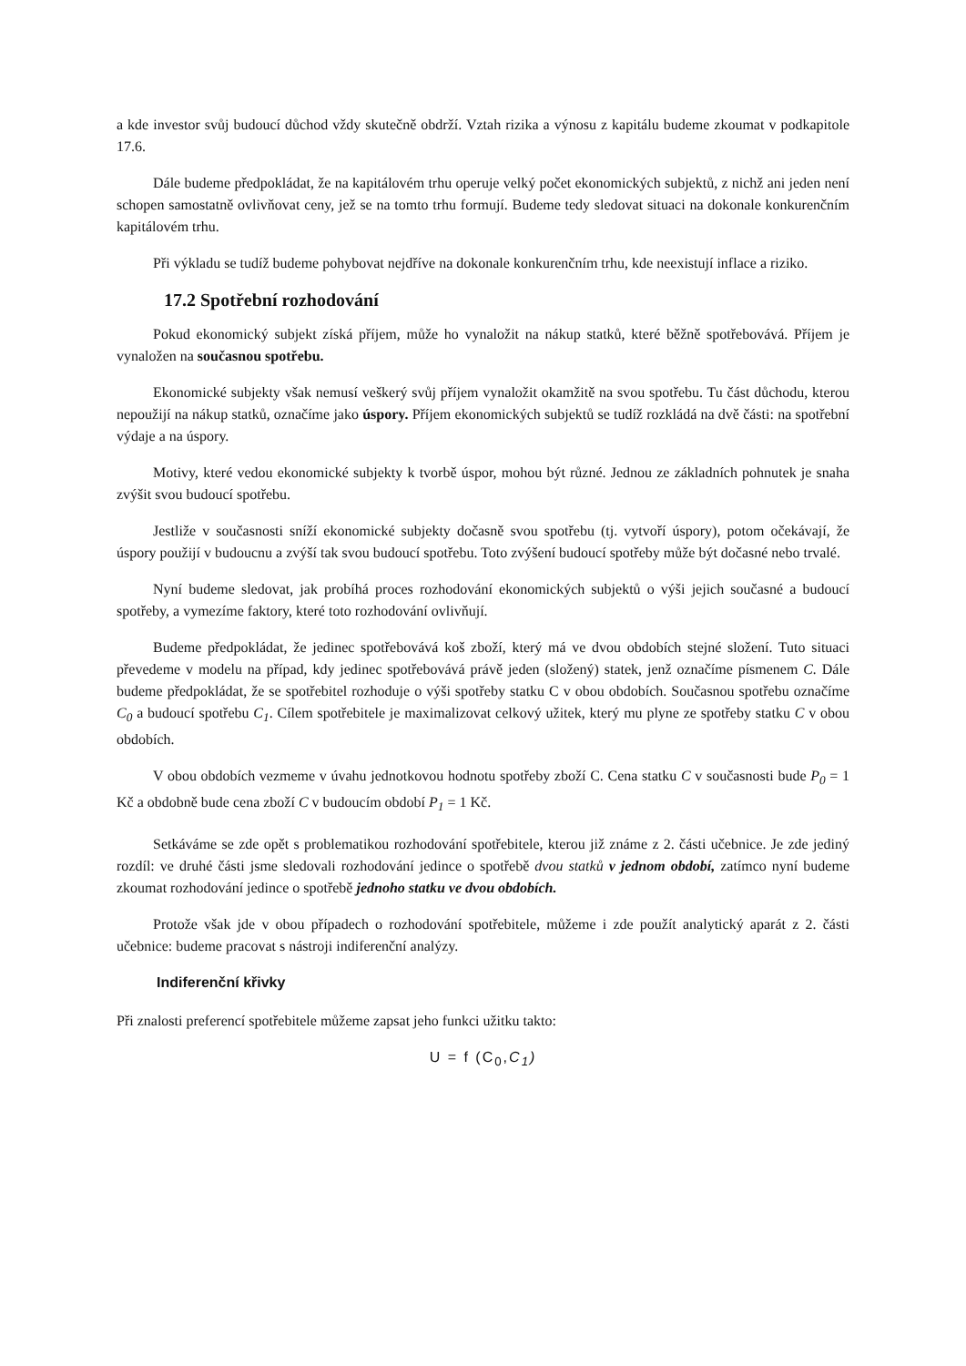a kde investor svůj budoucí důchod vždy skutečně obdrží. Vztah rizika a výnosu z kapitálu budeme zkoumat v podkapitole 17.6.
Dále budeme předpokládat, že na kapitálovém trhu operuje velký počet ekonomických subjektů, z nichž ani jeden není schopen samostatně ovlivňovat ceny, jež se na tomto trhu formují. Budeme tedy sledovat situaci na dokonale konkurenčním kapitálovém trhu.
Při výkladu se tudíž budeme pohybovat nejdříve na dokonale konkurenčním trhu, kde neexistují inflace a riziko.
17.2 Spotřební rozhodování
Pokud ekonomický subjekt získá příjem, může ho vynaložit na nákup statků, které běžně spotřebovává. Příjem je vynaložen na současnou spotřebu.
Ekonomické subjekty však nemusí veškerý svůj příjem vynaložit okamžitě na svou spotřebu. Tu část důchodu, kterou nepoužijí na nákup statků, označíme jako úspory. Příjem ekonomických subjektů se tudíž rozkládá na dvě části: na spotřební výdaje a na úspory.
Motivy, které vedou ekonomické subjekty k tvorbě úspor, mohou být různé. Jednou ze základních pohnutek je snaha zvýšit svou budoucí spotřebu.
Jestliže v současnosti sníží ekonomické subjekty dočasně svou spotřebu (tj. vytvoří úspory), potom očekávají, že úspory použijí v budoucnu a zvýší tak svou budoucí spotřebu. Toto zvýšení budoucí spotřeby může být dočasné nebo trvalé.
Nyní budeme sledovat, jak probíhá proces rozhodování ekonomických subjektů o výši jejich současné a budoucí spotřeby, a vymezíme faktory, které toto rozhodování ovlivňují.
Budeme předpokládat, že jedinec spotřebovává koš zboží, který má ve dvou obdobích stejné složení. Tuto situaci převedeme v modelu na případ, kdy jedinec spotřebovává právě jeden (složený) statek, jenž označíme písmenem C. Dále budeme předpokládat, že se spotřebitel rozhoduje o výši spotřeby statku C v obou obdobích. Současnou spotřebu označíme C<sub>0</sub> a budoucí spotřebu C<sub>1</sub>. Cílem spotřebitele je maximalizovat celkový užitek, který mu plyne ze spotřeby statku C v obou obdobích.
V obou obdobích vezmeme v úvahu jednotkovou hodnotu spotřeby zboží C. Cena statku C v současnosti bude P<sub>0</sub> = 1 Kč a obdobně bude cena zboží C v budoucím období P<sub>1</sub> = 1 Kč.
Setkáváme se zde opět s problematikou rozhodování spotřebitele, kterou již známe z 2. části učebnice. Je zde jediný rozdíl: ve druhé části jsme sledovali rozhodování jedince o spotřebě dvou statků v jednom období, zatímco nyní budeme zkoumat rozhodování jedince o spotřebě jednoho statku ve dvou obdobích.
Protože však jde v obou případech o rozhodování spotřebitele, můžeme i zde použít analytický aparát z 2. části učebnice: budeme pracovat s nástroji indiferenční analýzy.
Indiferenční křivky
Při znalosti preferencí spotřebitele můžeme zapsat jeho funkci užitku takto:
U = f (C<sub>0</sub>,C<sub>1</sub>)